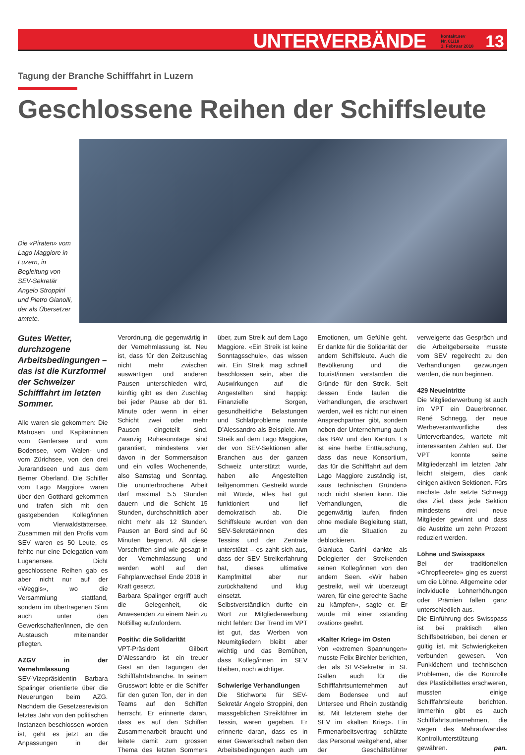UNTERVERBÄNDE kontakt.sev
Nr. 01/18
1. Februar 2018 13
Tagung der Branche Schifffahrt in Luzern
Geschlossene Reihen der Schiffsleute
Die «Piraten» vom Lago Maggiore in Luzern, in Begleitung von SEV-Sekretär Angelo Stroppini und Pietro Gianolli, der als Übersetzer amtete.
Gutes Wetter, durchzogene Arbeitsbedingungen – das ist die Kurzformel der Schweizer Schifffahrt im letzten Sommer.
Alle waren sie gekommen: Die Matrosen und Kapitäninnen vom Genfersee und vom Bodensee, vom Walen- und vom Zürichsee, von den drei Jurarandseen und aus dem Berner Oberland. Die Schiffer vom Lago Maggiore waren über den Gotthard gekommen und trafen sich mit den gastgebenden Kolleg/innen vom Vierwaldstättersee. Zusammen mit den Profis vom SEV waren es 50 Leute, es fehlte nur eine Delegation vom Luganersee. Dicht geschlossene Reihen gab es aber nicht nur auf der «Weggis», wo die Versammlung stattfand, sondern im übertragenen Sinn auch unter den Gewerkschafter/innen, die den Austausch miteinander pflegten.
AZGV in der Vernehmlassung
SEV-Vizepräsidentin Barbara Spalinger orientierte über die Neuerungen beim AZG. Nachdem die Gesetzesrevision letztes Jahr von den politischen Instanzen beschlossen worden ist, geht es jetzt an die Anpassungen in der Verordnung, die gegenwärtig in der Vernehmlassung ist. Neu ist, dass für den Zeitzuschlag nicht mehr zwischen auswärtigen und anderen Pausen unterschieden wird, künftig gibt es den Zuschlag bei jeder Pause ab der 61. Minute oder wenn in einer Schicht zwei oder mehr Pausen eingeteilt sind. Zwanzig Ruhesonntage sind garantiert, mindestens vier davon in der Sommersaison und ein volles Wochenende, also Samstag und Sonntag. Die ununterbrochene Arbeit darf maximal 5.5 Stunden dauern und die Schicht 15 Stunden, durchschnittlich aber nicht mehr als 12 Stunden. Pausen an Bord sind auf 60 Minuten begrenzt. All diese Vorschriften sind wie gesagt in der Vernehmlassung und werden wohl auf den Fahrplanwechsel Ende 2018 in Kraft gesetzt.
Barbara Spalinger ergriff auch die Gelegenheit, die Anwesenden zu einem Nein zu NoBillag aufzufordern.
Positiv: die Solidarität
VPT-Präsident Gilbert D’Alessandro ist ein treuer Gast an den Tagungen der Schifffahrtsbranche. In seinem Grusswort lobte er die Schiffer für den guten Ton, der in den Teams auf den Schiffen herrscht. Er erinnerte daran, dass es auf den Schiffen Zusammenarbeit braucht und leitete damit zum grossen Thema des letzten Sommers über, zum Streik auf dem Lago Maggiore. «Ein Streik ist keine Sonntagsschule», das wissen wir. Ein Streik mag schnell beschlossen sein, aber die Auswirkungen auf die Angestellten sind happig: Finanzielle Sorgen, gesundheitliche Belastungen und Schlafprobleme nannte D’Alessandro als Beispiele. Am Streik auf dem Lago Maggiore, der von SEV-Sektionen aller Branchen aus der ganzen Schweiz unterstützt wurde, haben alle Angestellten teilgenommen. Gestreikt wurde mit Würde, alles hat gut funktioniert und lief demokratisch ab. Die Schiffsleute wurden von den SEV-Sekretär/innen des Tessins und der Zentrale unterstützt – es zahlt sich aus, dass der SEV Streikerfahrung hat, dieses ultimative Kampfmittel aber nur zurückhaltend und klug einsetzt.
Selbstverständlich durfte ein Wort zur Mitgliederwerbung nicht fehlen: Der Trend im VPT ist gut, das Werben von Neumitgliedern bleibt aber wichtig und das Bemühen, dass Kolleg/innen im SEV bleiben, noch wichtiger.
Schwierige Verhandlungen
Die Stichworte für SEV-Sekretär Angelo Stroppini, den massgeblichen Streikführer im Tessin, waren gegeben. Er erinnerte daran, dass es in einer Gewerkschaft neben den Arbeitsbedingungen auch um Emotionen, um Gefühle geht. Er dankte für die Solidarität der andern Schiffsleute. Auch die Bevölkerung und die Tourist/innen verstanden die Gründe für den Streik. Seit dessen Ende laufen die Verhandlungen, die erschwert werden, weil es nicht nur einen Ansprechpartner gibt, sondern neben der Unternehmung auch das BAV und den Kanton. Es ist eine herbe Enttäuschung, dass das neue Konsortium, das für die Schifffahrt auf dem Lago Maggiore zuständig ist, «aus technischen Gründen» noch nicht starten kann. Die Verhandlungen, die gegenwärtig laufen, finden ohne mediale Begleitung statt, um die Situation zu deblockieren.
Gianluca Carini dankte als Delegierter der Streikenden seinen Kolleg/innen von den andern Seen. «Wir haben gestreikt, weil wir überzeugt waren, für eine gerechte Sache zu kämpfen», sagte er. Er wurde mit einer «standing ovation» geehrt.
«Kalter Krieg» im Osten
Von «extremen Spannungen» musste Felix Birchler berichten, der als SEV-Sekretär in St. Gallen auch für die Schifffahrtsunternehmen auf dem Bodensee und auf Untersee und Rhein zuständig ist. Mit letzterem stehe der SEV im «kalten Krieg». Ein Firmenarbeitsvertrag schützte das Personal weitgehend, aber der Geschäftsführer verweigerte das Gespräch und die Arbeitgeberseite musste vom SEV regelrecht zu den Verhandlungen gezwungen werden, die nun beginnen.
429 Neueintritte
Die Mitgliederwerbung ist auch im VPT ein Dauerbrenner. René Schnegg, der neue Werbeverantwortliche des Unterverbandes, wartete mit interessanten Zahlen auf. Der VPT konnte seine Mitgliederzahl im letzten Jahr leicht steigern, dies dank einigen aktiven Sektionen. Fürs nächste Jahr setzte Schnegg das Ziel, dass jede Sektion mindestens drei neue Mitglieder gewinnt und dass die Austritte um zehn Prozent reduziert werden.
Löhne und Swisspass
Bei der traditionellen «Chropfleerete» ging es zuerst um die Löhne. Allgemeine oder individuelle Lohnerhöhungen oder Prämien fallen ganz unterschiedlich aus.
Die Einführung des Swisspass ist bei praktisch allen Schiffsbetrieben, bei denen er gültig ist, mit Schwierigkeiten verbunden gewesen. Von Funklöchern und technischen Problemen, die die Kontrolle des Plastikbillettes erschweren, mussten einige Schifffahrtsleute berichten. Immerhin gibt es auch Schifffahrtsunternehmen, die wegen des Mehraufwandes Kontrollunterstützung gewähren. pan.